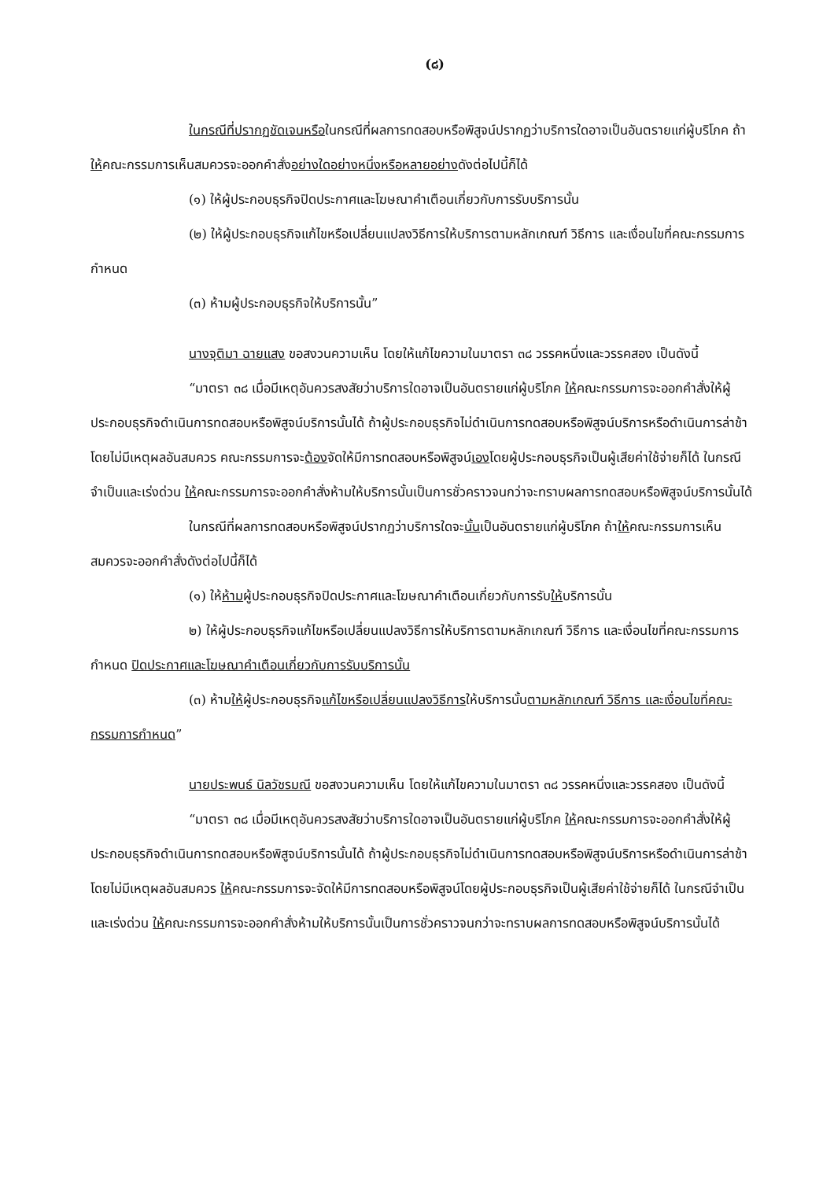(๘)
ในกรณีที่ปรากฏชัดเจนหรือในกรณีที่ผลการทดสอบหรือพิสูจน์ปรากฏว่าบริการใดอาจเป็นอันตรายแก่ผู้บริโภค ถ้าให้คณะกรรมการเห็นสมควรจะออกคำสั่งอย่างใดอย่างหนึ่งหรือหลายอย่างดังต่อไปนี้ก็ได้
(๑) ให้ผู้ประกอบธุรกิจปิดประกาศและโฆษณาคำเตือนเกี่ยวกับการรับบริการนั้น
(๒) ให้ผู้ประกอบธุรกิจแก้ไขหรือเปลี่ยนแปลงวิธีการให้บริการตามหลักเกณฑ์ วิธีการ และเงื่อนไขที่คณะกรรมการกำหนด
(๓) ห้ามผู้ประกอบธุรกิจให้บริการนั้น”
นางจุติมา ฉายแสง ขอสงวนความเห็น โดยให้แก้ไขความในมาตรา ๓๘ วรรคหนึ่งและวรรคสอง เป็นดังนี้
“มาตรา ๓๘ เมื่อมีเหตุอันควรสงสัยว่าบริการใดอาจเป็นอันตรายแก่ผู้บริโภค ให้คณะกรรมการจะออกคำสั่งให้ผู้ประกอบธุรกิจดำเนินการทดสอบหรือพิสูจน์บริการนั้นได้ ถ้าผู้ประกอบธุรกิจไม่ดำเนินการทดสอบหรือพิสูจน์บริการหรือดำเนินการล่าช้าโดยไม่มีเหตุผลอันสมควร คณะกรรมการจะต้องจัดให้มีการทดสอบหรือพิสูจน์เองโดยผู้ประกอบธุรกิจเป็นผู้เสียค่าใช้จ่ายก็ได้ ในกรณีจำเป็นและเร่งด่วน ให้คณะกรรมการจะออกคำสั่งห้ามให้บริการนั้นเป็นการชั่วคราวจนกว่าจะทราบผลการทดสอบหรือพิสูจน์บริการนั้นได้
ในกรณีที่ผลการทดสอบหรือพิสูจน์ปรากฏว่าบริการใดจะนั้นเป็นอันตรายแก่ผู้บริโภค ถ้าให้คณะกรรมการเห็นสมควรจะออกคำสั่งดังต่อไปนี้ก็ได้
(๑) ให้ห้ามผู้ประกอบธุรกิจปิดประกาศและโฆษณาคำเตือนเกี่ยวกับการรับให้บริการนั้น
๒) ให้ผู้ประกอบธุรกิจแก้ไขหรือเปลี่ยนแปลงวิธีการให้บริการตามหลักเกณฑ์ วิธีการ และเงื่อนไขที่คณะกรรมการกำหนด ปิดประกาศและโฆษณาคำเตือนเกี่ยวกับการรับบริการนั้น
(๓) ห้ามให้ผู้ประกอบธุรกิจแก้ไขหรือเปลี่ยนแปลงวิธีการให้บริการนั้นตามหลักเกณฑ์ วิธีการ และเงื่อนไขที่คณะกรรมการกำหนด”
นายประพนธ์ นิลวัชรมณี ขอสงวนความเห็น โดยให้แก้ไขความในมาตรา ๓๘ วรรคหนึ่งและวรรคสอง เป็นดังนี้
“มาตรา ๓๘ เมื่อมีเหตุอันควรสงสัยว่าบริการใดอาจเป็นอันตรายแก่ผู้บริโภค ให้คณะกรรมการจะออกคำสั่งให้ผู้ประกอบธุรกิจดำเนินการทดสอบหรือพิสูจน์บริการนั้นได้ ถ้าผู้ประกอบธุรกิจไม่ดำเนินการทดสอบหรือพิสูจน์บริการหรือดำเนินการล่าช้าโดยไม่มีเหตุผลอันสมควร ให้คณะกรรมการจะจัดให้มีการทดสอบหรือพิสูจน์โดยผู้ประกอบธุรกิจเป็นผู้เสียค่าใช้จ่ายก็ได้ ในกรณีจำเป็นและเร่งด่วน ให้คณะกรรมการจะออกคำสั่งห้ามให้บริการนั้นเป็นการชั่วคราวจนกว่าจะทราบผลการทดสอบหรือพิสูจน์บริการนั้นได้